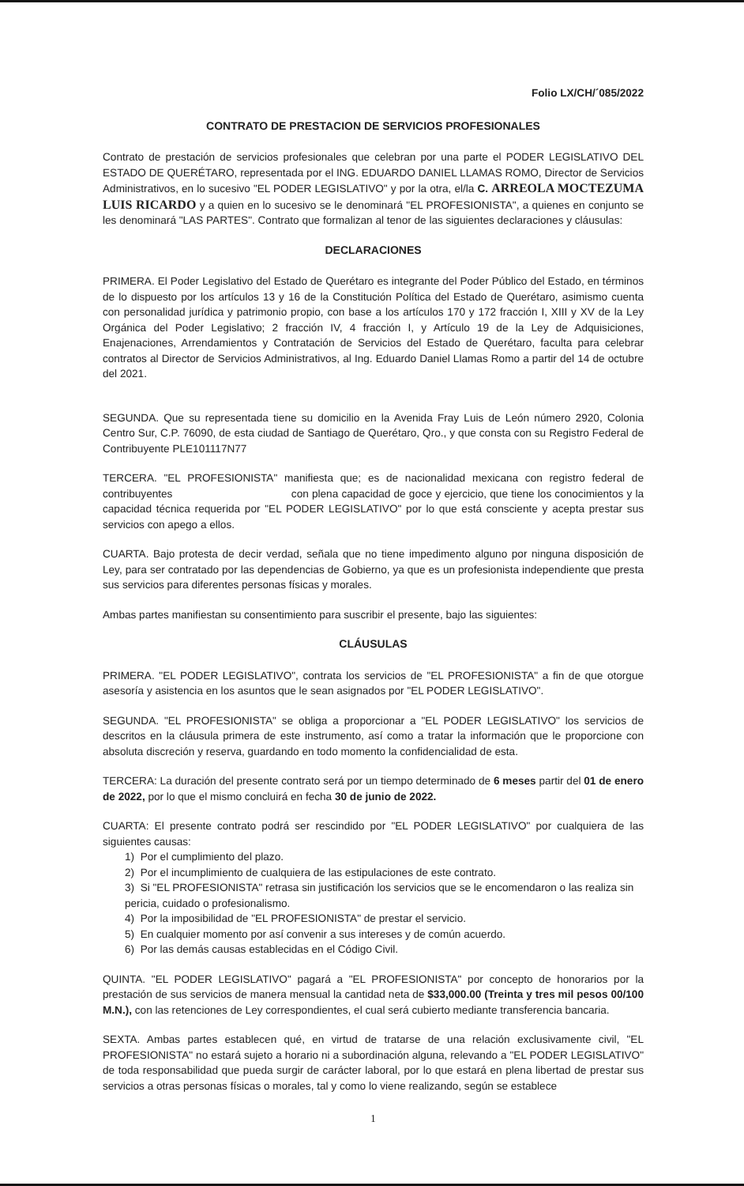Folio LX/CH/´085/2022
CONTRATO DE PRESTACION DE SERVICIOS PROFESIONALES
Contrato de prestación de servicios profesionales que celebran por una parte el PODER LEGISLATIVO DEL ESTADO DE QUERÉTARO, representada por el ING. EDUARDO DANIEL LLAMAS ROMO, Director de Servicios Administrativos, en lo sucesivo "EL PODER LEGISLATIVO" y por la otra, el/la C. ARREOLA MOCTEZUMA LUIS RICARDO y a quien en lo sucesivo se le denominará "EL PROFESIONISTA", a quienes en conjunto se les denominará "LAS PARTES". Contrato que formalizan al tenor de las siguientes declaraciones y cláusulas:
DECLARACIONES
PRIMERA. El Poder Legislativo del Estado de Querétaro es integrante del Poder Público del Estado, en términos de lo dispuesto por los artículos 13 y 16 de la Constitución Política del Estado de Querétaro, asimismo cuenta con personalidad jurídica y patrimonio propio, con base a los artículos 170 y 172 fracción I, XIII y XV de la Ley Orgánica del Poder Legislativo; 2 fracción IV, 4 fracción I, y Artículo 19 de la Ley de Adquisiciones, Enajenaciones, Arrendamientos y Contratación de Servicios del Estado de Querétaro, faculta para celebrar contratos al Director de Servicios Administrativos, al Ing. Eduardo Daniel Llamas Romo a partir del 14 de octubre del 2021.
SEGUNDA. Que su representada tiene su domicilio en la Avenida Fray Luis de León número 2920, Colonia Centro Sur, C.P. 76090, de esta ciudad de Santiago de Querétaro, Qro., y que consta con su Registro Federal de Contribuyente PLE101117N77
TERCERA. "EL PROFESIONISTA" manifiesta que; es de nacionalidad mexicana con registro federal de contribuyentes con plena capacidad de goce y ejercicio, que tiene los conocimientos y la capacidad técnica requerida por "EL PODER LEGISLATIVO" por lo que está consciente y acepta prestar sus servicios con apego a ellos.
CUARTA. Bajo protesta de decir verdad, señala que no tiene impedimento alguno por ninguna disposición de Ley, para ser contratado por las dependencias de Gobierno, ya que es un profesionista independiente que presta sus servicios para diferentes personas físicas y morales.
Ambas partes manifiestan su consentimiento para suscribir el presente, bajo las siguientes:
CLÁUSULAS
PRIMERA. "EL PODER LEGISLATIVO", contrata los servicios de "EL PROFESIONISTA" a fin de que otorgue asesoría y asistencia en los asuntos que le sean asignados por "EL PODER LEGISLATIVO".
SEGUNDA. "EL PROFESIONISTA" se obliga a proporcionar a "EL PODER LEGISLATIVO" los servicios de descritos en la cláusula primera de este instrumento, así como a tratar la información que le proporcione con absoluta discreción y reserva, guardando en todo momento la confidencialidad de esta.
TERCERA: La duración del presente contrato será por un tiempo determinado de 6 meses partir del 01 de enero de 2022, por lo que el mismo concluirá en fecha 30 de junio de 2022.
CUARTA: El presente contrato podrá ser rescindido por "EL PODER LEGISLATIVO" por cualquiera de las siguientes causas:
1) Por el cumplimiento del plazo.
2) Por el incumplimiento de cualquiera de las estipulaciones de este contrato.
3) Si "EL PROFESIONISTA" retrasa sin justificación los servicios que se le encomendaron o las realiza sin pericia, cuidado o profesionalismo.
4) Por la imposibilidad de "EL PROFESIONISTA" de prestar el servicio.
5) En cualquier momento por así convenir a sus intereses y de común acuerdo.
6) Por las demás causas establecidas en el Código Civil.
QUINTA. "EL PODER LEGISLATIVO" pagará a "EL PROFESIONISTA" por concepto de honorarios por la prestación de sus servicios de manera mensual la cantidad neta de $33,000.00 (Treinta y tres mil pesos 00/100 M.N.), con las retenciones de Ley correspondientes, el cual será cubierto mediante transferencia bancaria.
SEXTA. Ambas partes establecen qué, en virtud de tratarse de una relación exclusivamente civil, "EL PROFESIONISTA" no estará sujeto a horario ni a subordinación alguna, relevando a "EL PODER LEGISLATIVO" de toda responsabilidad que pueda surgir de carácter laboral, por lo que estará en plena libertad de prestar sus servicios a otras personas físicas o morales, tal y como lo viene realizando, según se establece
1